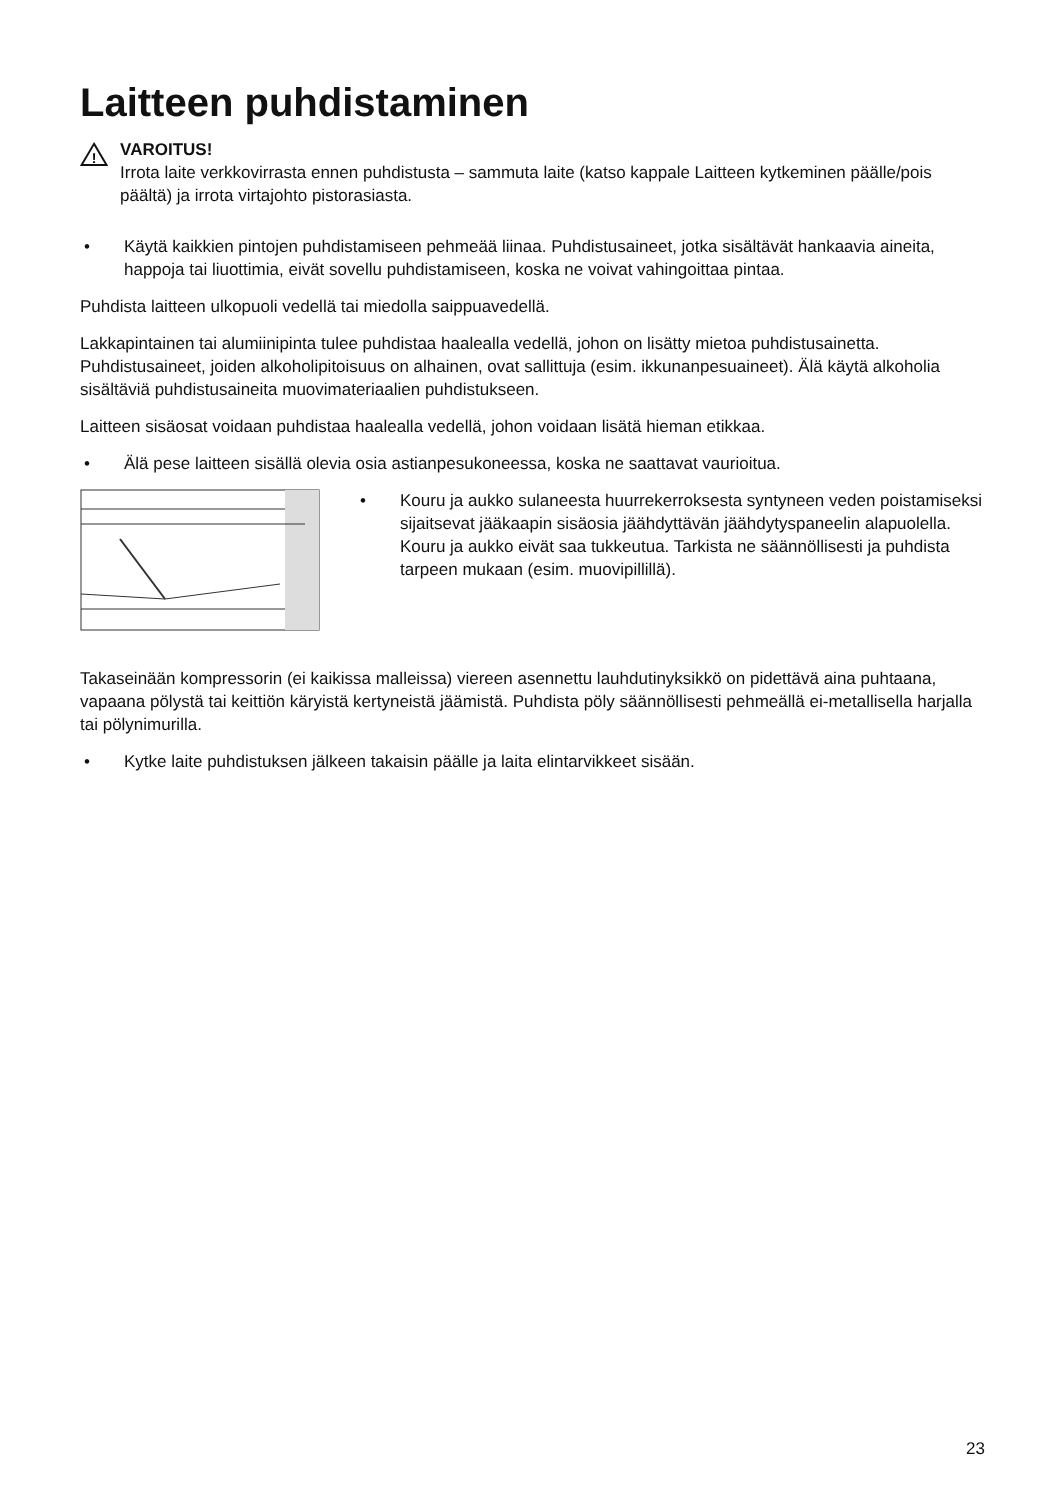Laitteen puhdistaminen
!
VAROITUS!
Irrota laite verkkovirrasta ennen puhdistusta – sammuta laite (katso kappale Laitteen kytkeminen päälle/pois päältä) ja irrota virtajohto pistorasiasta.
• Käytä kaikkien pintojen puhdistamiseen pehmeää liinaa. Puhdistusaineet, jotka sisältävät hankaavia aineita, happoja tai liuottimia, eivät sovellu puhdistamiseen, koska ne voivat vahingoittaa pintaa.
Puhdista laitteen ulkopuoli vedellä tai miedolla saippuavedellä.
Lakkapintainen tai alumiinipinta tulee puhdistaa haalealla vedellä, johon on lisätty mietoa puhdistusainetta. Puhdistusaineet, joiden alkoholipitoisuus on alhainen, ovat sallittuja (esim. ikkunanpesuaineet). Älä käytä alkoholia sisältäviä puhdistusaineita muovimateriaalien puhdistukseen.
Laitteen sisäosat voidaan puhdistaa haalealla vedellä, johon voidaan lisätä hieman etikkaa.
• Älä pese laitteen sisällä olevia osia astianpesukoneessa, koska ne saattavat vaurioitua.
• Kouru ja aukko sulaneesta huurrekerroksesta syntyneen veden poistamiseksi sijaitsevat jääkaapin sisäosia jäähdyttävän jäähdytyspaneelin alapuolella. Kouru ja aukko eivät saa tukkeutua. Tarkista ne säännöllisesti ja puhdista tarpeen mukaan (esim. muovipillillä).
Takaseinään kompressorin (ei kaikissa malleissa) viereen asennettu lauhdutinyksikkö on pidettävä aina puhtaana, vapaana pölystä tai keittiön käryistä kertyneistä jäämistä. Puhdista pöly säännöllisesti pehmeällä ei-metallisella harjalla tai pölynimurilla.
• Kytke laite puhdistuksen jälkeen takaisin päälle ja laita elintarvikkeet sisään.
23